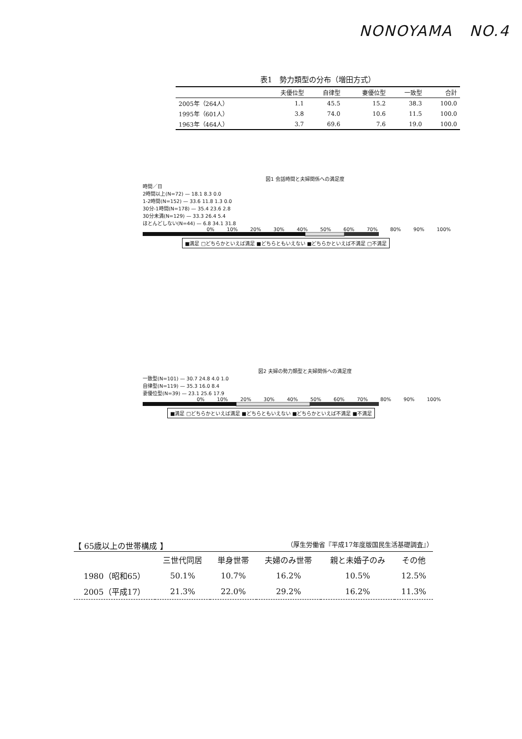NONOYAMA NO.4
表1 勢力類型の分布（増田方式）
| | 夫優位型 | 自律型 | 妻優位型 | 一致型 | 合計 |
| --- | --- | --- | --- | --- | --- |
| 2005年（264人） | 1.1 | 45.5 | 15.2 | 38.3 | 100.0 |
| 1995年（601人） | 3.8 | 74.0 | 10.6 | 11.5 | 100.0 |
| 1963年（464人） | 3.7 | 69.6 | 7.6 | 19.0 | 100.0 |
図1 会話時間と夫婦関係への満足度
時間／日
2時間以上(N=72) — 18.1 8.3 0.0
1-2時間(N=152) — 33.6 11.8 1.3 0.0
30分-1時間(N=178) — 35.4 23.6 2.8
30分未満(N=129) — 33.3 26.4 5.4
ほとんどしない(N=44) — 6.8 34.1 31.8
0% 10% 20% 30% 40% 50% 60% 70% 80% 90% 100%
■満足 □どちらかといえば満足 ■どちらともいえない ■どちらかといえば不満足 □不満足
図2 夫婦の勢力類型と夫婦関係への満足度
一致型(N=101) — 30.7 24.8 4.0 1.0
自律型(N=119) — 35.3 16.0 8.4
妻優位型(N=39) — 23.1 25.6 17.9
0% 10% 20% 30% 40% 50% 60% 70% 80% 90% 100%
■満足 □どちらかといえば満足 ■どちらともいえない ■どちらかといえば不満足 ■不満足
【 65歳以上の世帯構成 】 （厚生労働省『平成17年度版国民生活基礎調査』）
| | 三世代同居 | 単身世帯 | 夫婦のみ世帯 | 親と未婚子のみ | その他 |
| --- | --- | --- | --- | --- | --- |
| 1980（昭和65） | 50.1% | 10.7% | 16.2% | 10.5% | 12.5% |
| 2005（平成17） | 21.3% | 22.0% | 29.2% | 16.2% | 11.3% |